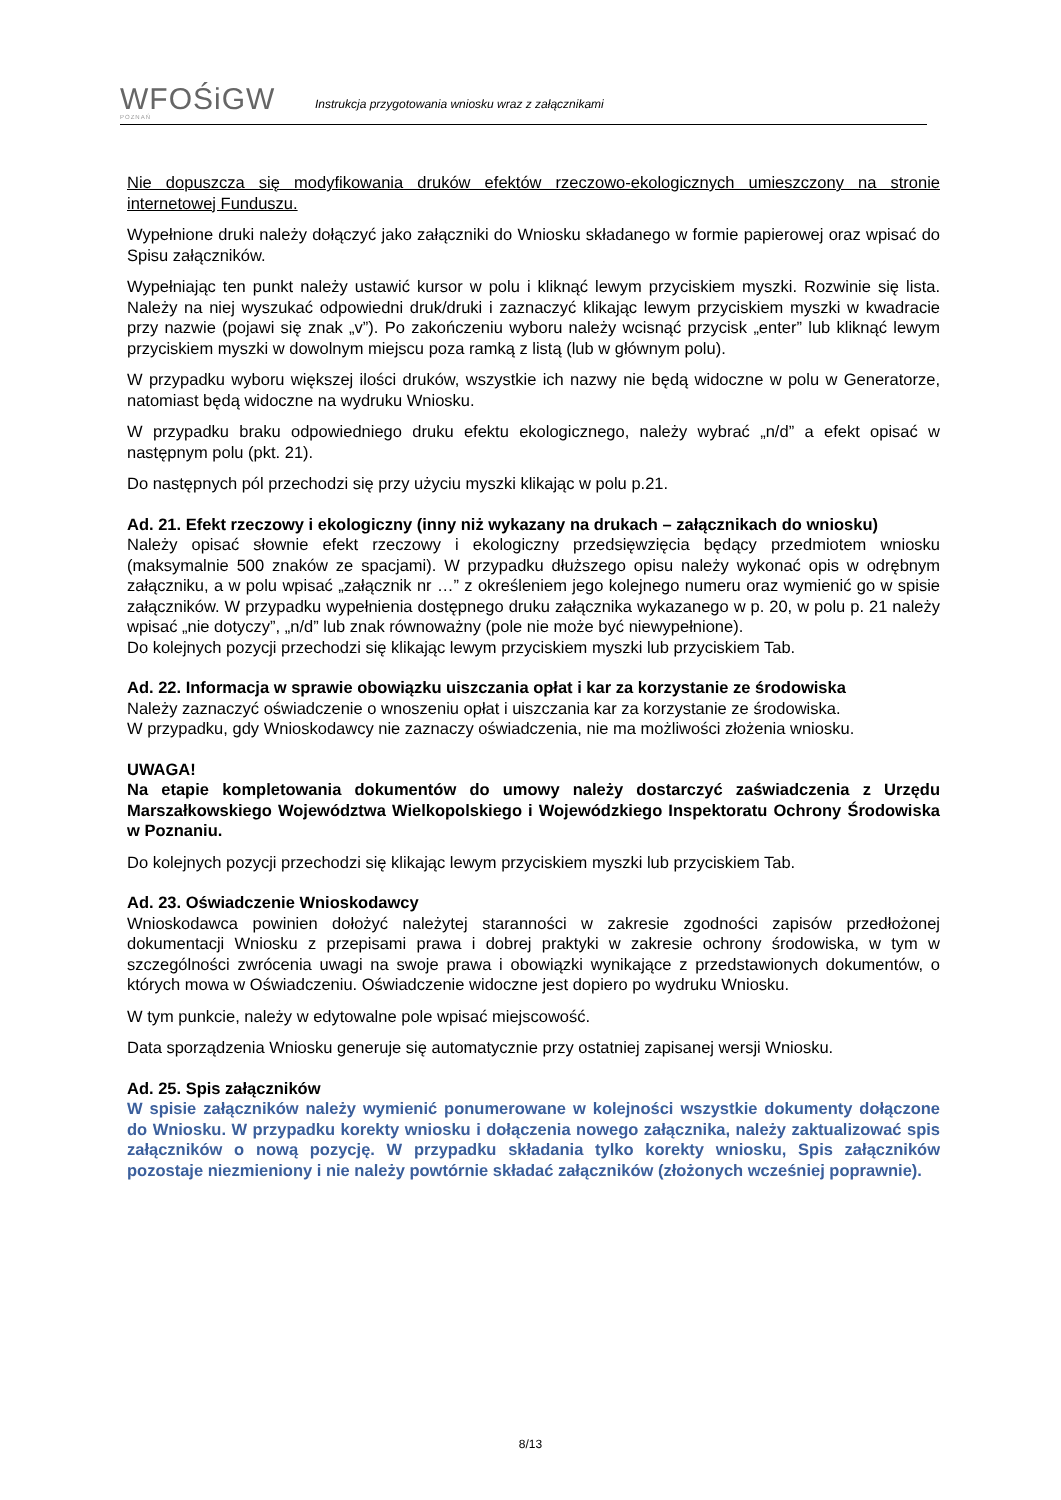WFOŚiGW
POZNAŃ
Instrukcja przygotowania wniosku wraz z załącznikami
Nie dopuszcza się modyfikowania druków efektów rzeczowo-ekologicznych umieszczony na stronie internetowej Funduszu.
Wypełnione druki należy dołączyć jako załączniki do Wniosku składanego w formie papierowej oraz wpisać do Spisu załączników.
Wypełniając ten punkt należy ustawić kursor w polu i kliknąć lewym przyciskiem myszki. Rozwinie się lista. Należy na niej wyszukać odpowiedni druk/druki i zaznaczyć klikając lewym przyciskiem myszki w kwadracie przy nazwie (pojawi się znak „v”). Po zakończeniu wyboru należy wcisnąć przycisk „enter” lub kliknąć lewym przyciskiem myszki w dowolnym miejscu poza ramką z listą (lub w głównym polu).
W przypadku wyboru większej ilości druków, wszystkie ich nazwy nie będą widoczne w polu w Generatorze, natomiast będą widoczne na wydruku Wniosku.
W przypadku braku odpowiedniego druku efektu ekologicznego, należy wybrać „n/d” a efekt opisać w następnym polu (pkt. 21).
Do następnych pól przechodzi się przy użyciu myszki klikając w polu p.21.
Ad. 21. Efekt rzeczowy i ekologiczny (inny niż wykazany na drukach – załącznikach do wniosku)
Należy opisać słownie efekt rzeczowy i ekologiczny przedsięwzięcia będący przedmiotem wniosku (maksymalnie 500 znaków ze spacjami). W przypadku dłuższego opisu należy wykonać opis w odrębnym załączniku, a w polu wpisać „załącznik nr …” z określeniem jego kolejnego numeru oraz wymienić go w spisie załączników. W przypadku wypełnienia dostępnego druku załącznika wykazanego w p. 20, w polu p. 21 należy wpisać „nie dotyczy”, „n/d” lub znak równoważny (pole nie może być niewypełnione).
Do kolejnych pozycji przechodzi się klikając lewym przyciskiem myszki lub przyciskiem Tab.
Ad. 22. Informacja w sprawie obowiązku uiszczania opłat i kar za korzystanie ze środowiska
Należy zaznaczyć oświadczenie o wnoszeniu opłat i uiszczania kar za korzystanie ze środowiska.
W przypadku, gdy Wnioskodawcy nie zaznaczy oświadczenia, nie ma możliwości złożenia wniosku.
UWAGA!
Na etapie kompletowania dokumentów do umowy należy dostarczyć zaświadczenia z Urzędu Marszałkowskiego Województwa Wielkopolskiego i Wojewódzkiego Inspektoratu Ochrony Środowiska w Poznaniu.
Do kolejnych pozycji przechodzi się klikając lewym przyciskiem myszki lub przyciskiem Tab.
Ad. 23. Oświadczenie Wnioskodawcy
Wnioskodawca powinien dołożyć należytej staranności w zakresie zgodności zapisów przedłożonej dokumentacji Wniosku z przepisami prawa i dobrej praktyki w zakresie ochrony środowiska, w tym w szczególności zwrócenia uwagi na swoje prawa i obowiązki wynikające z przedstawionych dokumentów, o których mowa w Oświadczeniu. Oświadczenie widoczne jest dopiero po wydruku Wniosku.
W tym punkcie, należy w edytowalne pole wpisać miejscowość.
Data sporządzenia Wniosku generuje się automatycznie przy ostatniej zapisanej wersji Wniosku.
Ad. 25. Spis załączników
W spisie załączników należy wymienić ponumerowane w kolejności wszystkie dokumenty dołączone do Wniosku. W przypadku korekty wniosku i dołączenia nowego załącznika, należy zaktualizować spis załączników o nową pozycję. W przypadku składania tylko korekty wniosku, Spis załączników pozostaje niezmieniony i nie należy powtórnie składać załączników (złożonych wcześniej poprawnie).
8/13